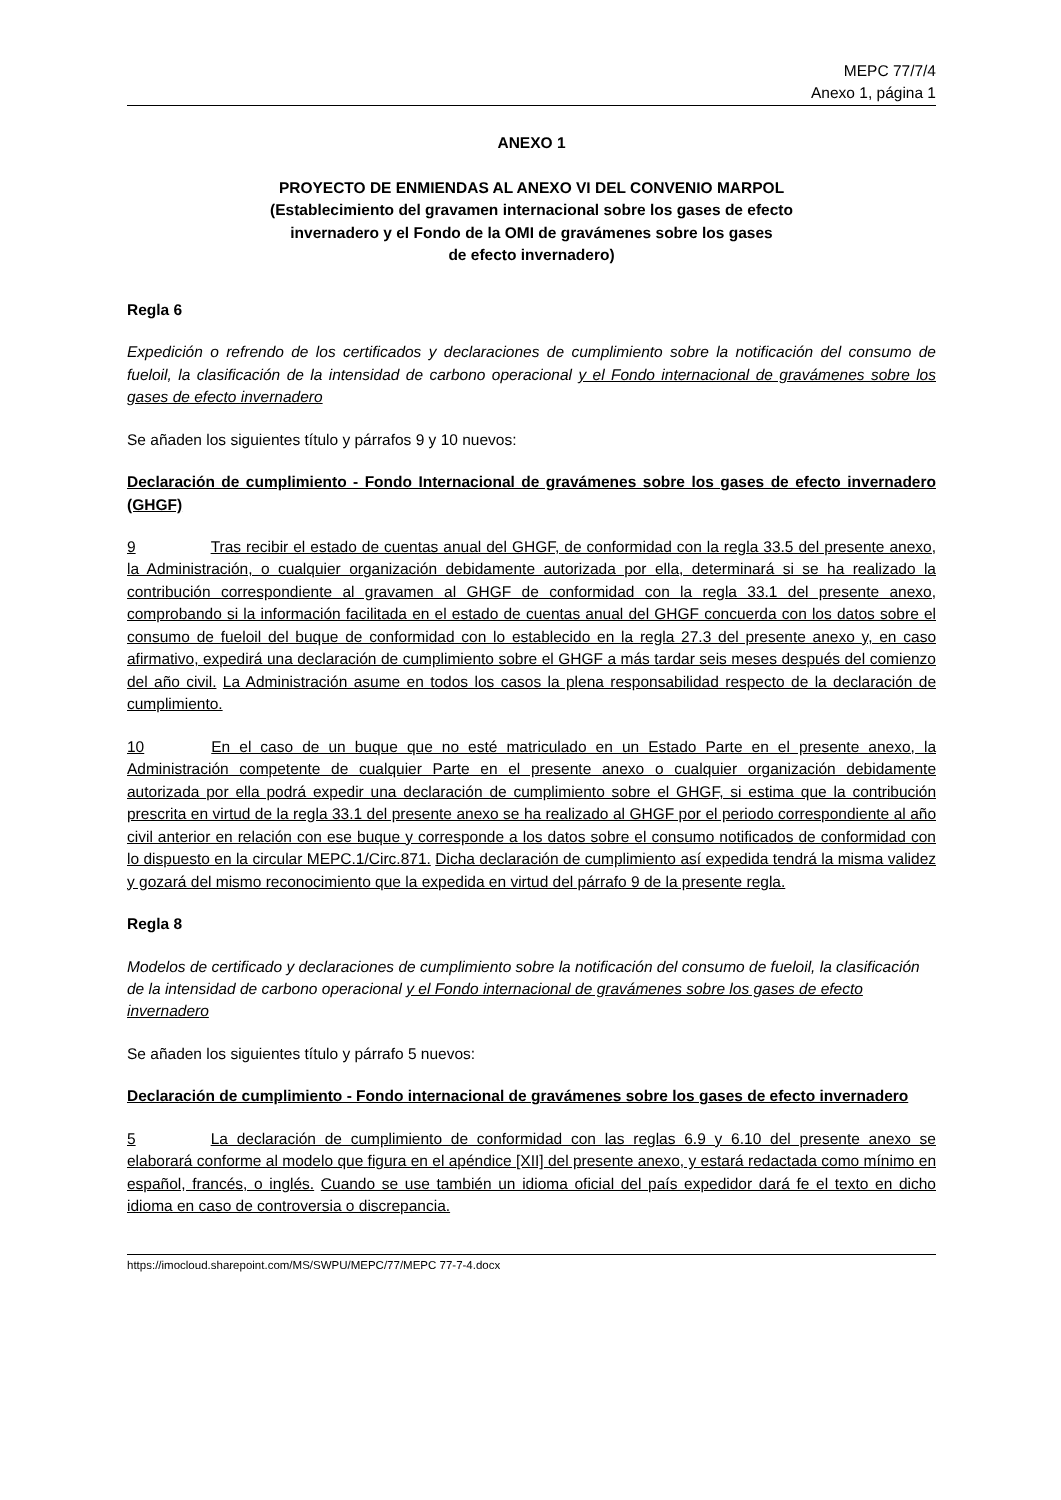MEPC 77/7/4
Anexo 1, página 1
ANEXO 1
PROYECTO DE ENMIENDAS AL ANEXO VI DEL CONVENIO MARPOL
(Establecimiento del gravamen internacional sobre los gases de efecto
invernadero y el Fondo de la OMI de gravámenes sobre los gases
de efecto invernadero)
Regla 6
Expedición o refrendo de los certificados y declaraciones de cumplimiento sobre la notificación del consumo de fueloil, la clasificación de la intensidad de carbono operacional y el Fondo internacional de gravámenes sobre los gases de efecto invernadero
Se añaden los siguientes título y párrafos 9 y 10 nuevos:
Declaración de cumplimiento - Fondo Internacional de gravámenes sobre los gases de efecto invernadero (GHGF)
9 Tras recibir el estado de cuentas anual del GHGF, de conformidad con la regla 33.5 del presente anexo, la Administración, o cualquier organización debidamente autorizada por ella, determinará si se ha realizado la contribución correspondiente al gravamen al GHGF de conformidad con la regla 33.1 del presente anexo, comprobando si la información facilitada en el estado de cuentas anual del GHGF concuerda con los datos sobre el consumo de fueloil del buque de conformidad con lo establecido en la regla 27.3 del presente anexo y, en caso afirmativo, expedirá una declaración de cumplimiento sobre el GHGF a más tardar seis meses después del comienzo del año civil. La Administración asume en todos los casos la plena responsabilidad respecto de la declaración de cumplimiento.
10 En el caso de un buque que no esté matriculado en un Estado Parte en el presente anexo, la Administración competente de cualquier Parte en el presente anexo o cualquier organización debidamente autorizada por ella podrá expedir una declaración de cumplimiento sobre el GHGF, si estima que la contribución prescrita en virtud de la regla 33.1 del presente anexo se ha realizado al GHGF por el periodo correspondiente al año civil anterior en relación con ese buque y corresponde a los datos sobre el consumo notificados de conformidad con lo dispuesto en la circular MEPC.1/Circ.871. Dicha declaración de cumplimiento así expedida tendrá la misma validez y gozará del mismo reconocimiento que la expedida en virtud del párrafo 9 de la presente regla.
Regla 8
Modelos de certificado y declaraciones de cumplimiento sobre la notificación del consumo de fueloil, la clasificación de la intensidad de carbono operacional y el Fondo internacional de gravámenes sobre los gases de efecto invernadero
Se añaden los siguientes título y párrafo 5 nuevos:
Declaración de cumplimiento - Fondo internacional de gravámenes sobre los gases de efecto invernadero
5 La declaración de cumplimiento de conformidad con las reglas 6.9 y 6.10 del presente anexo se elaborará conforme al modelo que figura en el apéndice [XII] del presente anexo, y estará redactada como mínimo en español, francés, o inglés. Cuando se use también un idioma oficial del país expedidor dará fe el texto en dicho idioma en caso de controversia o discrepancia.
https://imocloud.sharepoint.com/MS/SWPU/MEPC/77/MEPC 77-7-4.docx